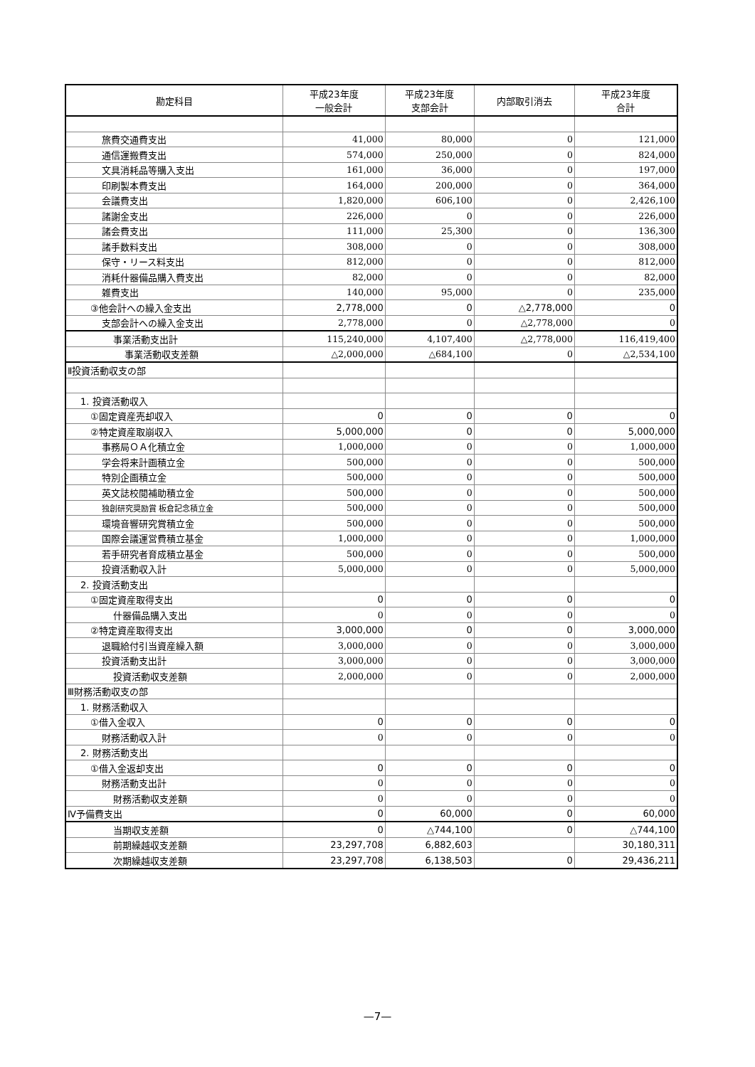| 勘定科目 | 平成23年度 一般会計 | 平成23年度 支部会計 | 内部取引消去 | 平成23年度 合計 |
| --- | --- | --- | --- | --- |
| 旅費交通費支出 | 41,000 | 80,000 | 0 | 121,000 |
| 通信運搬費支出 | 574,000 | 250,000 | 0 | 824,000 |
| 文具消耗品等購入支出 | 161,000 | 36,000 | 0 | 197,000 |
| 印刷製本費支出 | 164,000 | 200,000 | 0 | 364,000 |
| 会議費支出 | 1,820,000 | 606,100 | 0 | 2,426,100 |
| 諸謝金支出 | 226,000 | 0 | 0 | 226,000 |
| 諸会費支出 | 111,000 | 25,300 | 0 | 136,300 |
| 諸手数料支出 | 308,000 | 0 | 0 | 308,000 |
| 保守・リース料支出 | 812,000 | 0 | 0 | 812,000 |
| 消耗什器備品購入費支出 | 82,000 | 0 | 0 | 82,000 |
| 雑費支出 | 140,000 | 95,000 | 0 | 235,000 |
| ③他会計への繰入金支出 | 2,778,000 | 0 | △2,778,000 | 0 |
| 支部会計への繰入金支出 | 2,778,000 | 0 | △2,778,000 | 0 |
| 事業活動支出計 | 115,240,000 | 4,107,400 | △2,778,000 | 116,419,400 |
| 事業活動収支差額 | △2,000,000 | △684,100 | 0 | △2,534,100 |
| Ⅱ投資活動収支の部 | | | | |
| 1. 投資活動収入 | | | | |
| ①固定資産売却収入 | 0 | 0 | 0 | 0 |
| ②特定資産取崩収入 | 5,000,000 | 0 | 0 | 5,000,000 |
| 事務局ＯＡ化積立金 | 1,000,000 | 0 | 0 | 1,000,000 |
| 学会将来計画積立金 | 500,000 | 0 | 0 | 500,000 |
| 特別企画積立金 | 500,000 | 0 | 0 | 500,000 |
| 英文誌校閲補助積立金 | 500,000 | 0 | 0 | 500,000 |
| 独創研究奨励賞 板倉記念積立金 | 500,000 | 0 | 0 | 500,000 |
| 環境音響研究賞積立金 | 500,000 | 0 | 0 | 500,000 |
| 国際会議運営費積立基金 | 1,000,000 | 0 | 0 | 1,000,000 |
| 若手研究者育成積立基金 | 500,000 | 0 | 0 | 500,000 |
| 投資活動収入計 | 5,000,000 | 0 | 0 | 5,000,000 |
| 2. 投資活動支出 | | | | |
| ①固定資産取得支出 | 0 | 0 | 0 | 0 |
| 什器備品購入支出 | 0 | 0 | 0 | 0 |
| ②特定資産取得支出 | 3,000,000 | 0 | 0 | 3,000,000 |
| 退職給付引当資産繰入額 | 3,000,000 | 0 | 0 | 3,000,000 |
| 投資活動支出計 | 3,000,000 | 0 | 0 | 3,000,000 |
| 投資活動収支差額 | 2,000,000 | 0 | 0 | 2,000,000 |
| Ⅲ財務活動収支の部 | | | | |
| 1. 財務活動収入 | | | | |
| ①借入金収入 | 0 | 0 | 0 | 0 |
| 財務活動収入計 | 0 | 0 | 0 | 0 |
| 2. 財務活動支出 | | | | |
| ①借入金返却支出 | 0 | 0 | 0 | 0 |
| 財務活動支出計 | 0 | 0 | 0 | 0 |
| 財務活動収支差額 | 0 | 0 | 0 | 0 |
| Ⅳ予備費支出 | 0 | 60,000 | 0 | 60,000 |
| 当期収支差額 | 0 | △744,100 | 0 | △744,100 |
| 前期繰越収支差額 | 23,297,708 | 6,882,603 | | 30,180,311 |
| 次期繰越収支差額 | 23,297,708 | 6,138,503 | 0 | 29,436,211 |
—7—